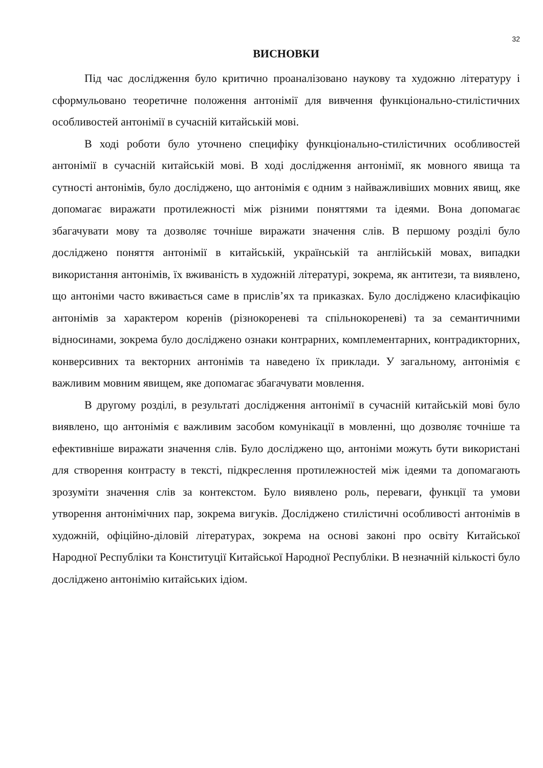32
ВИСНОВКИ
Під час дослідження було критично проаналізовано наукову та художню літературу і сформульовано теоретичне положення антонімії для вивчення функціонально-стилістичних особливостей антонімії в сучасній китайській мові.
В ході роботи було уточнено специфіку функціонально-стилістичних особливостей антонімії в сучасній китайській мові. В ході дослідження антонімії, як мовного явища та сутності антонімів, було досліджено, що антонімія є одним з найважливіших мовних явищ, яке допомагає виражати протилежності між різними поняттями та ідеями. Вона допомагає збагачувати мову та дозволяє точніше виражати значення слів. В першому розділі було досліджено поняття антонімії в китайській, українській та англійській мовах, випадки використання антонімів, їх вживаність в художній літературі, зокрема, як антитези, та виявлено, що антоніми часто вживається саме в прислів’ях та приказках. Було досліджено класифікацію антонімів за характером коренів (різнокореневі та спільнокореневі) та за семантичними відносинами, зокрема було досліджено ознаки контрарних, комплементарних, контрадикторних, конверсивних та векторних антонімів та наведено їх приклади. У загальному, антонімія є важливим мовним явищем, яке допомагає збагачувати мовлення.
В другому розділі, в результаті дослідження антонімії в сучасній китайській мові було виявлено, що антонімія є важливим засобом комунікації в мовленні, що дозволяє точніше та ефективніше виражати значення слів. Було досліджено що, антоніми можуть бути використані для створення контрасту в тексті, підкреслення протилежностей між ідеями та допомагають зрозуміти значення слів за контекстом. Було виявлено роль, переваги, функції та умови утворення антонімічних пар, зокрема вигуків. Досліджено стилістичні особливості антонімів в художній, офіційно-діловій літературах, зокрема на основі законі про освіту Китайської Народної Республіки та Конституції Китайської Народної Республіки. В незначній кількості було досліджено антонімію китайських ідіом.